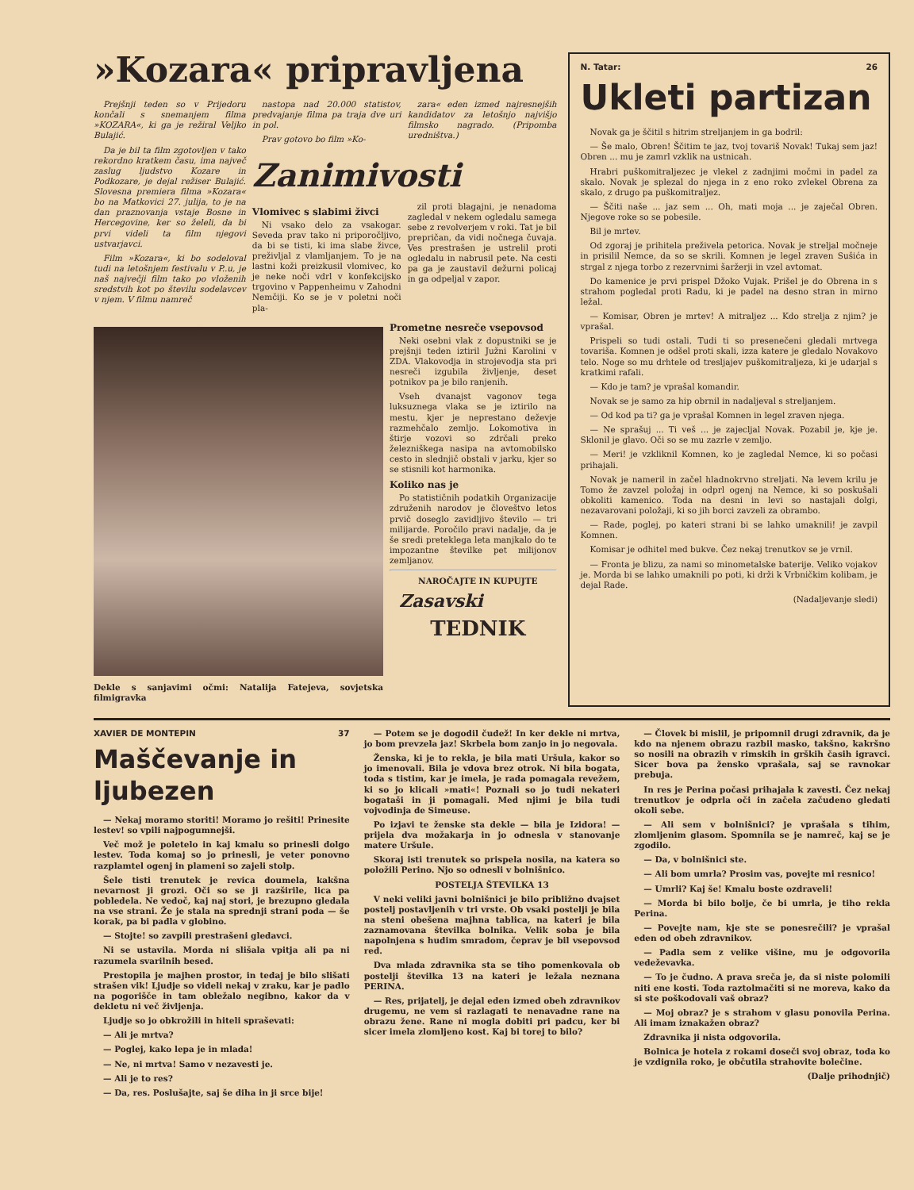»Kozara« pripravljena
Prejšnji teden so v Prijedoru končali s snemanjem filma »KOZARA«, ki ga je režiral Veljko Bulajić.
Da je bil ta film zgotovljen v tako rekordno kratkem času, ima največ zaslug ljudstvo Kozare in Podkozare, je dejal režiser Bulajić. Slovesna premiera filma »Kozara« bo na Matkovici 27. julija, to je na dan praznovanja vstaje Bosne in Hercegovine, ker so želeli, da bi prvi videli ta film njegovi ustvarjavci.
Film »Kozara«, ki bo sodeloval tudi na letošnjem festivalu v P..u, je naš največji film tako po vloženih sredstvih kot po številu sodelavcev v njem. V filmu namreč
nastopa nad 20.000 statistov, predvajanje filma pa traja dve uri in pol.
Prav gotovo bo film »Ko-
zara« eden izmed najresnejših kandidatov za letošnjo najvišjo filmsko nagrado. (Pripomba uredništva.)
Zanimivosti
Vlomivec s slabimi živci
Ni vsako delo za vsakogar. Seveda prav tako ni priporočljivo, da bi se tisti, ki ima slabe živce, preživljal z vlamljanjem. To je na lastni koži preizkusil vlomivec, ko je neke noči vdrl v konfekcijsko trgovino v Pappenheimu v Zahodni Nemčiji. Ko se je v poletni noči pla-
zil proti blagajni, je nenadoma zagledal v nekem ogledalu samega sebe z revolverjem v roki. Tat je bil prepričan, da vidi nočnega čuvaja. Ves prestrašen je ustrelil proti ogledalu in nabrusil pete. Na cesti pa ga je zaustavil dežurni policaj in ga odpeljal v zapor.
Dekle s sanjavimi očmi: Natalija Fatejeva, sovjetska filmigravka
Prometne nesreče vsepovsod
Neki osebni vlak z dopustniki se je prejšnji teden iztiril Južni Karolini v ZDA. Vlakovodja in strojevodja sta pri nesreči izgubila življenje, deset potnikov pa je bilo ranjenih.
Vseh dvanajst vagonov tega luksuznega vlaka se je iztirilo na mestu, kjer je neprestano deževje razmehčalo zemljo. Lokomotiva in štirje vozovi so zdrčali preko železniškega nasipa na avtomobilsko cesto in slednjič obstali v jarku, kjer so se stisnili kot harmonika.
Koliko nas je
Po statističnih podatkih Organizacije združenih narodov je človeštvo letos prvič doseglo zavidljivo število — tri milijarde. Poročilo pravi nadalje, da je še sredi preteklega leta manjkalo do te impozantne številke pet milijonov zemljanov.
NAROČAJTE IN KUPUJTE
Zasavski
TEDNIK
N. Tatar: 26
Ukleti partizan
Novak ga je ščitil s hitrim streljanjem in ga bodril:
— Še malo, Obren! Ščitim te jaz, tvoj tovariš Novak! Tukaj sem jaz! Obren ... mu je zamrl vzklik na ustnicah.
Hrabri puškomitraljezec je vlekel z zadnjimi močmi in padel za skalo. Novak je splezal do njega in z eno roko zvlekel Obrena za skalo, z drugo pa puškomitraljez.
— Ščiti naše ... jaz sem ... Oh, mati moja ... je zaječal Obren. Njegove roke so se pobesile.
Bil je mrtev.
Od zgoraj je prihitela preživela petorica. Novak je streljal močneje in prisilil Nemce, da so se skrili. Komnen je legel zraven Sušića in strgal z njega torbo z rezervnimi šaržerji in vzel avtomat.
Do kamenice je prvi prispel Džoko Vujak. Prišel je do Obrena in s strahom pogledal proti Radu, ki je padel na desno stran in mirno ležal.
— Komisar, Obren je mrtev! A mitraljez ... Kdo strelja z njim? je vprašal.
Prispeli so tudi ostali. Tudi ti so presenečeni gledali mrtvega tovariša. Komnen je odšel proti skali, izza katere je gledalo Novakovo telo. Noge so mu drhtele od tresljajev puškomitraljeza, ki je udarjal s kratkimi rafali.
— Kdo je tam? je vprašal komandir.
Novak se je samo za hip obrnil in nadaljeval s streljanjem.
— Od kod pa ti? ga je vprašal Komnen in legel zraven njega.
— Ne sprašuj ... Ti veš ... je zajecljal Novak. Pozabil je, kje je. Sklonil je glavo. Oči so se mu zazrle v zemljo.
— Meri! je vzkliknil Komnen, ko je zagledal Nemce, ki so počasi prihajali.
Novak je nameril in začel hladnokrvno streljati. Na levem krilu je Tomo že zavzel položaj in odprl ogenj na Nemce, ki so poskušali obkoliti kamenico. Toda na desni in levi so nastajali dolgi, nezavarovani položaji, ki so jih borci zavzeli za obrambo.
— Rade, poglej, po kateri strani bi se lahko umaknili! je zavpil Komnen.
Komisar je odhitel med bukve. Čez nekaj trenutkov se je vrnil.
— Fronta je blizu, za nami so minometalske baterije. Veliko vojakov je. Morda bi se lahko umaknili po poti, ki drži k Vrbničkim kolibam, je dejal Rade.
(Nadaljevanje sledi)
XAVIER DE MONTEPIN 37
Maščevanje in ljubezen
— Nekaj moramo storiti! Moramo jo rešiti! Prinesite lestev! so vpili najpogumnejši.
Več mož je poletelo in kaj kmalu so prinesli dolgo lestev. Toda komaj so jo prinesli, je veter ponovno razplamtel ogenj in plameni so zajeli stolp.
Šele tisti trenutek je revica doumela, kakšna nevarnost ji grozi. Oči so se ji razširile, lica pa pobledela. Ne vedoč, kaj naj stori, je brezupno gledala na vse strani. Že je stala na sprednji strani poda — še korak, pa bi padla v globino.
— Stojte! so zavpili prestrašeni gledavci.
Ni se ustavila. Morda ni slišala vpitja ali pa ni razumela svarilnih besed.
Prestopila je majhen prostor, in tedaj je bilo slišati strašen vik! Ljudje so videli nekaj v zraku, kar je padlo na pogorišče in tam obležalo negibno, kakor da v dekletu ni več življenja.
Ljudje so jo obkrožili in hiteli spraševati:
— Ali je mrtva?
— Poglej, kako lepa je in mlada!
— Ne, ni mrtva! Samo v nezavesti je.
— Ali je to res?
— Da, res. Poslušajte, saj še diha in ji srce bije!
— Potem se je dogodil čudež! In ker dekle ni mrtva, jo bom prevzela jaz! Skrbela bom zanjo in jo negovala.
Ženska, ki je to rekla, je bila mati Uršula, kakor so jo imenovali. Bila je vdova brez otrok. Ni bila bogata, toda s tistim, kar je imela, je rada pomagala revežem, ki so jo klicali »mati«! Poznali so jo tudi nekateri bogataši in ji pomagali. Med njimi je bila tudi vojvodinja de Simeuse.
Po izjavi te ženske sta dekle — bila je Izidora! — prijela dva možakarja in jo odnesla v stanovanje matere Uršule.
Skoraj isti trenutek so prispela nosila, na katera so položili Perino. Njo so odnesli v bolnišnico.
POSTELJA ŠTEVILKA 13
V neki veliki javni bolnišnici je bilo približno dvajset postelj postavljenih v tri vrste. Ob vsaki postelji je bila na steni obešena majhna tablica, na kateri je bila zaznamovana številka bolnika. Velik soba je bila napolnjena s hudim smradom, čeprav je bil vsepovsod red.
Dva mlada zdravnika sta se tiho pomenkovala ob postelji številka 13 na kateri je ležala neznana PERINA.
— Res, prijatelj, je dejal eden izmed obeh zdravnikov drugemu, ne vem si razlagati te nenavadne rane na obrazu žene. Rane ni mogla dobiti pri padcu, ker bi sicer imela zlomljeno kost. Kaj bi torej to bilo?
— Človek bi mislil, je pripomnil drugi zdravnik, da je kdo na njenem obrazu razbil masko, takšno, kakršno so nosili na obrazih v rimskih in grških časih igravci. Sicer bova pa žensko vprašala, saj se ravnokar prebuja.
In res je Perina počasi prihajala k zavesti. Čez nekaj trenutkov je odprla oči in začela začudeno gledati okoli sebe.
— Ali sem v bolnišnici? je vprašala s tihim, zlomljenim glasom. Spomnila se je namreč, kaj se je zgodilo.
— Da, v bolnišnici ste.
— Ali bom umrla? Prosim vas, povejte mi resnico!
— Umrli? Kaj še! Kmalu boste ozdraveli!
— Morda bi bilo bolje, če bi umrla, je tiho rekla Perina.
— Povejte nam, kje ste se ponesrečili? je vprašal eden od obeh zdravnikov.
— Padla sem z velike višine, mu je odgovorila vedeževavka.
— To je čudno. A prava sreča je, da si niste polomili niti ene kosti. Toda raztolmačiti si ne moreva, kako da si ste poškodovali vaš obraz?
— Moj obraz? je s strahom v glasu ponovila Perina. Ali imam iznakažen obraz?
Zdravnika ji nista odgovorila.
Bolnica je hotela z rokami doseči svoj obraz, toda ko je vzdignila roko, je občutila strahovite bolečine.
(Dalje prihodnjič)